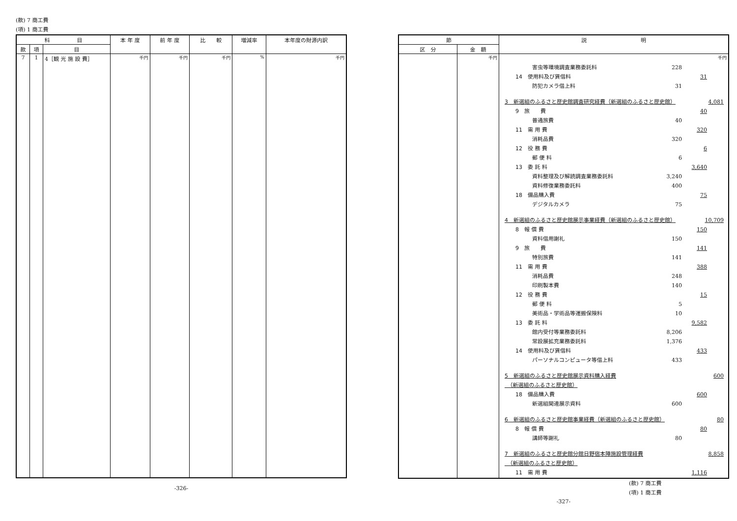(款) 7 商工費
(項) 1 商工費
| 科 目 | | | 本 年 度 | 前 年 度 | 比 較 | 増減率 | 本年度の財源内訳 |
| --- | --- | --- | --- | --- | --- | --- | --- |
| 款 | 項 | 目 | | | | | |
| 7 | 1 | 4［観 光 施 設 費］ | 千円 | 千円 | 千円 | % | 千円 |
-326-
| 節 | | 説 明 |
| --- | --- | --- |
| 区 分 | 金 額 | |
| | 千円 | 千円 害虫等環境調査業務委託料 228 14 使用料及び賃借料 31 防犯カメラ借上料 31 3 新選組のふるさと歴史館調査研究経費（新選組のふるさと歴史館） 4,081 9 旅 費 40 普通旅費 40 11 需 用 費 320 消耗品費 320 12 役 務 費 6 郵 便 料 6 13 委 託 料 3,640 資料整理及び解読調査業務委託料 3,240 資料修復業務委託料 400 18 備品購入費 75 デジタルカメラ 75 4 新選組のふるさと歴史館展示事業経費（新選組のふるさと歴史館） 10,709 8 報 償 費 150 資料借用謝礼 150 9 旅 費 141 特別旅費 141 11 需 用 費 388 消耗品費 248 印刷製本費 140 12 役 務 費 15 郵 便 料 5 美術品・学術品等運搬保険料 10 13 委 託 料 9,582 館内受付等業務委託料 8,206 常設展拡充業務委託料 1,376 14 使用料及び賃借料 433 パーソナルコンピュータ等借上料 433 5 新選組のふるさと歴史館展示資料購入経費 600 （新選組のふるさと歴史館） 18 備品購入費 600 新選組関連展示資料 600 6 新選組のふるさと歴史館事業経費（新選組のふるさと歴史館） 80 8 報 償 費 80 講師等謝礼 80 7 新選組のふるさと歴史館分館日野宿本陣施設管理経費 8,858 （新選組のふるさと歴史館） 11 需 用 費 1,116 |
(款) 7 商工費
(項) 1 商工費
-327-